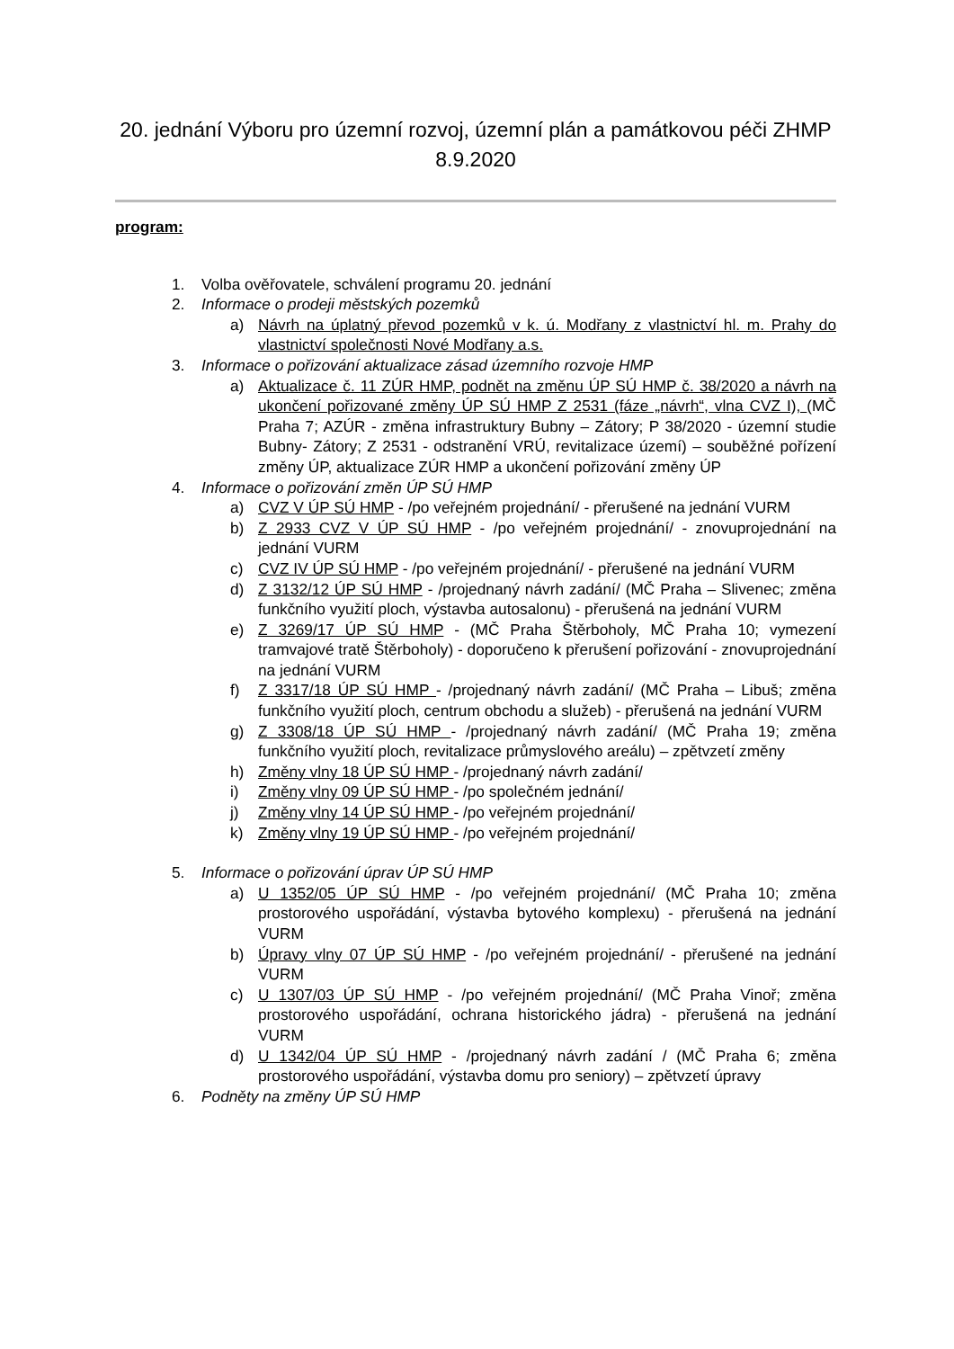20. jednání Výboru pro územní rozvoj, územní plán a památkovou péči ZHMP 8.9.2020
program:
1. Volba ověřovatele, schválení programu 20. jednání
2. Informace o prodeji městských pozemků
a) Návrh na úplatný převod pozemků v k. ú. Modřany z vlastnictví hl. m. Prahy do vlastnictví společnosti Nové Modřany a.s.
3. Informace o pořizování aktualizace zásad územního rozvoje HMP
a) Aktualizace č. 11 ZÚR HMP, podnět na změnu ÚP SÚ HMP č. 38/2020 a návrh na ukončení pořizované změny ÚP SÚ HMP Z 2531 (fáze „návrh“, vlna CVZ I), (MČ Praha 7; AZÚR - změna infrastruktury Bubny – Zátory; P 38/2020 - územní studie Bubny- Zátory; Z 2531 - odstranění VRÚ, revitalizace území) – souběžné pořízení změny ÚP, aktualizace ZÚR HMP a ukončení pořizování změny ÚP
4. Informace o pořizování změn ÚP SÚ HMP
a) CVZ V ÚP SÚ HMP - /po veřejném projednání/ - přerušené na jednání VURM
b) Z 2933 CVZ V ÚP SÚ HMP - /po veřejném projednání/ - znovuprojednání na jednání VURM
c) CVZ IV ÚP SÚ HMP - /po veřejném projednání/ - přerušené na jednání VURM
d) Z 3132/12 ÚP SÚ HMP - /projednaný návrh zadání/ (MČ Praha – Slivenec; změna funkčního využití ploch, výstavba autosalonu) - přerušená na jednání VURM
e) Z 3269/17 ÚP SÚ HMP - (MČ Praha Štěrboholy, MČ Praha 10; vymezení tramvajové tratě Štěrboholy) - doporučeno k přerušení pořizování - znovuprojednání na jednání VURM
f) Z 3317/18 ÚP SÚ HMP - /projednaný návrh zadání/ (MČ Praha – Libuš; změna funkčního využití ploch, centrum obchodu a služeb) - přerušená na jednání VURM
g) Z 3308/18 ÚP SÚ HMP - /projednaný návrh zadání/ (MČ Praha 19; změna funkčního využití ploch, revitalizace průmyslového areálu) – zpětvzetí změny
h) Změny vlny 18 ÚP SÚ HMP - /projednaný návrh zadání/
i) Změny vlny 09 ÚP SÚ HMP - /po společném jednání/
j) Změny vlny 14 ÚP SÚ HMP - /po veřejném projednání/
k) Změny vlny 19 ÚP SÚ HMP - /po veřejném projednání/
5. Informace o pořizování úprav ÚP SÚ HMP
a) U 1352/05 ÚP SÚ HMP - /po veřejném projednání/ (MČ Praha 10; změna prostorového uspořádání, výstavba bytového komplexu) - přerušená na jednání VURM
b) Úpravy vlny 07 ÚP SÚ HMP - /po veřejném projednání/ - přerušené na jednání VURM
c) U 1307/03 ÚP SÚ HMP - /po veřejném projednání/ (MČ Praha Vinoř; změna prostorového uspořádání, ochrana historického jádra) - přerušená na jednání VURM
d) U 1342/04 ÚP SÚ HMP - /projednaný návrh zadání / (MČ Praha 6; změna prostorového uspořádání, výstavba domu pro seniory) – zpětvzetí úpravy
6. Podněty na změny ÚP SÚ HMP